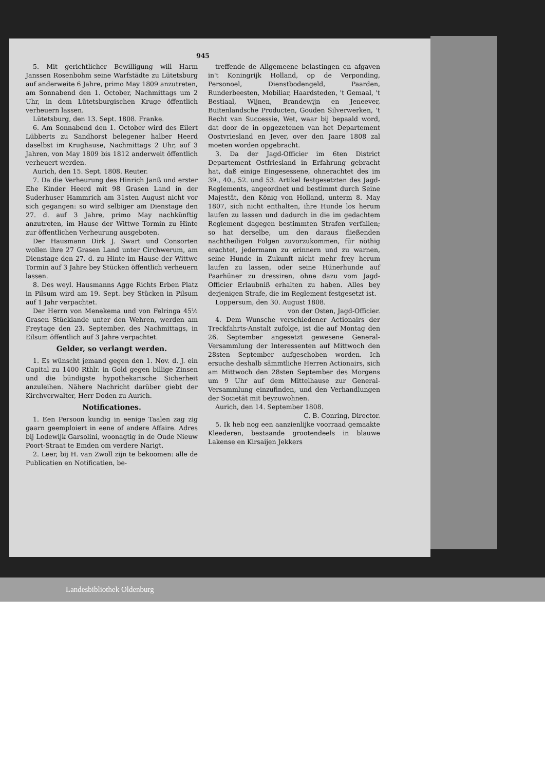945
5. Mit gerichtlicher Bewilligung will Harm Janssen Rosenbohm seine Warfstädte zu Lütetsburg auf anderweite 6 Jahre, primo May 1809 anzutreten, am Sonnabend den 1. October, Nachmittags um 2 Uhr, in dem Lütetsburgischen Kruge öffentlich verheuern lassen.
Lütetsburg, den 13. Sept. 1808. Franke.
6. Am Sonnabend den 1. October wird des Eilert Lübberts zu Sandhorst belegener halber Heerd daselbst im Krughause, Nachmittags 2 Uhr, auf 3 Jahren, von May 1809 bis 1812 anderweit öffentlich verheuert werden.
Aurich, den 15. Sept. 1808. Reuter.
7. Da die Verheurung des Hinrich Janß und erster Ehe Kinder Heerd mit 98 Grasen Land in der Suderhuser Hammrich am 31sten August nicht vor sich gegangen: so wird selbiger am Dienstage den 27. d. auf 3 Jahre, primo May nachkünftig anzutreten, im Hause der Wittwe Tormin zu Hinte zur öffentlichen Verheurung ausgeboten.
Der Hausmann Dirk J. Swart und Consorten wollen ihre 27 Grasen Land unter Circhwerum, am Dienstage den 27. d. zu Hinte im Hause der Wittwe Tormin auf 3 Jahre bey Stücken öffentlich verheuern lassen.
8. Des weyl. Hausmanns Agge Richts Erben Platz in Pilsum wird am 19. Sept. bey Stücken in Pilsum auf 1 Jahr verpachtet.
Der Herrn von Menekema und von Felringa 45½ Grasen Stücklande unter den Wehren, werden am Freytage den 23. September, des Nachmittags, in Eilsum öffentlich auf 3 Jahre verpachtet.
Gelder, so verlangt werden.
1. Es wünscht jemand gegen den 1. Nov. d. J. ein Capital zu 1400 Rthlr. in Gold gegen billige Zinsen und die bündigste hypothekarische Sicherheit anzuleihen. Nähere Nachricht darüber giebt der Kirchverwalter, Herr Doden zu Aurich.
Notificationes.
1. Een Persoon kundig in eenige Taalen zag zig gaarn geemploiert in eene of andere Affaire. Adres bij Lodewijk Garsolini, woonagtig in de Oude Nieuw Poort-Straat te Emden om verdere Narigt.
2. Leer, bij H. van Zwoll zijn te bekoomen: alle de Publicatien en Notificatien, be-
treffende de Allgemeene belastingen en afgaven in't Koningrijk Holland, op de Verponding, Personoel, Dienstbodengeld, Paarden, Runderbeesten, Mobiliar, Haardsteden, 't Gemaal, 't Bestiaal, Wijnen, Brandewijn en Jeneever, Buitenlandsche Producten, Gouden Silverwerken, 't Recht van Successie, Wet, waar bij bepaald word, dat door de in opgezetenen van het Departement Oostvriesland en Jever, over den Jaare 1808 zal moeten worden opgebracht.
3. Da der Jagd-Officier im 6ten District Departement Ostfriesland in Erfahrung gebracht hat, daß einige Eingesessene, ohnerachtet des im 39., 40., 52. und 53. Artikel festgesetzten des Jagd-Reglements, angeordnet und bestimmt durch Seine Majestät, den König von Holland, unterm 8. May 1807, sich nicht enthalten, ihre Hunde los herum laufen zu lassen und dadurch in die im gedachtem Reglement dagegen bestimmten Strafen verfallen; so hat derselbe, um den daraus fließenden nachtheiligen Folgen zuvorzukommen, für nöthig erachtet, jedermann zu erinnern und zu warnen, seine Hunde in Zukunft nicht mehr frey herum laufen zu lassen, oder seine Hünerhunde auf Paarhüner zu dressiren, ohne dazu vom Jagd-Officier Erlaubniß erhalten zu haben. Alles bey derjenigen Strafe, die im Reglement festgesetzt ist.
Loppersum, den 30. August 1808.
von der Osten, Jagd-Officier.
4. Dem Wunsche verschiedener Actionairs der Treckfahrts-Anstalt zufolge, ist die auf Montag den 26. September angesetzt gewesene General-Versammlung der Interessenten auf Mittwoch den 28sten September aufgeschoben worden. Ich ersuche deshalb sämmtliche Herren Actionairs, sich am Mittwoch den 28sten September des Morgens um 9 Uhr auf dem Mittelhause zur General-Versammlung einzufinden, und den Verhandlungen der Societät mit beyzuwohnen.
Aurich, den 14. September 1808.
C. B. Conring, Director.
5. Ik heb nog een aanzienlijke voorraad gemaakte Kleederen, bestaande grootendeels in blauwe Lakense en Kirsaijen Jekkers
Landesbibliothek Oldenburg